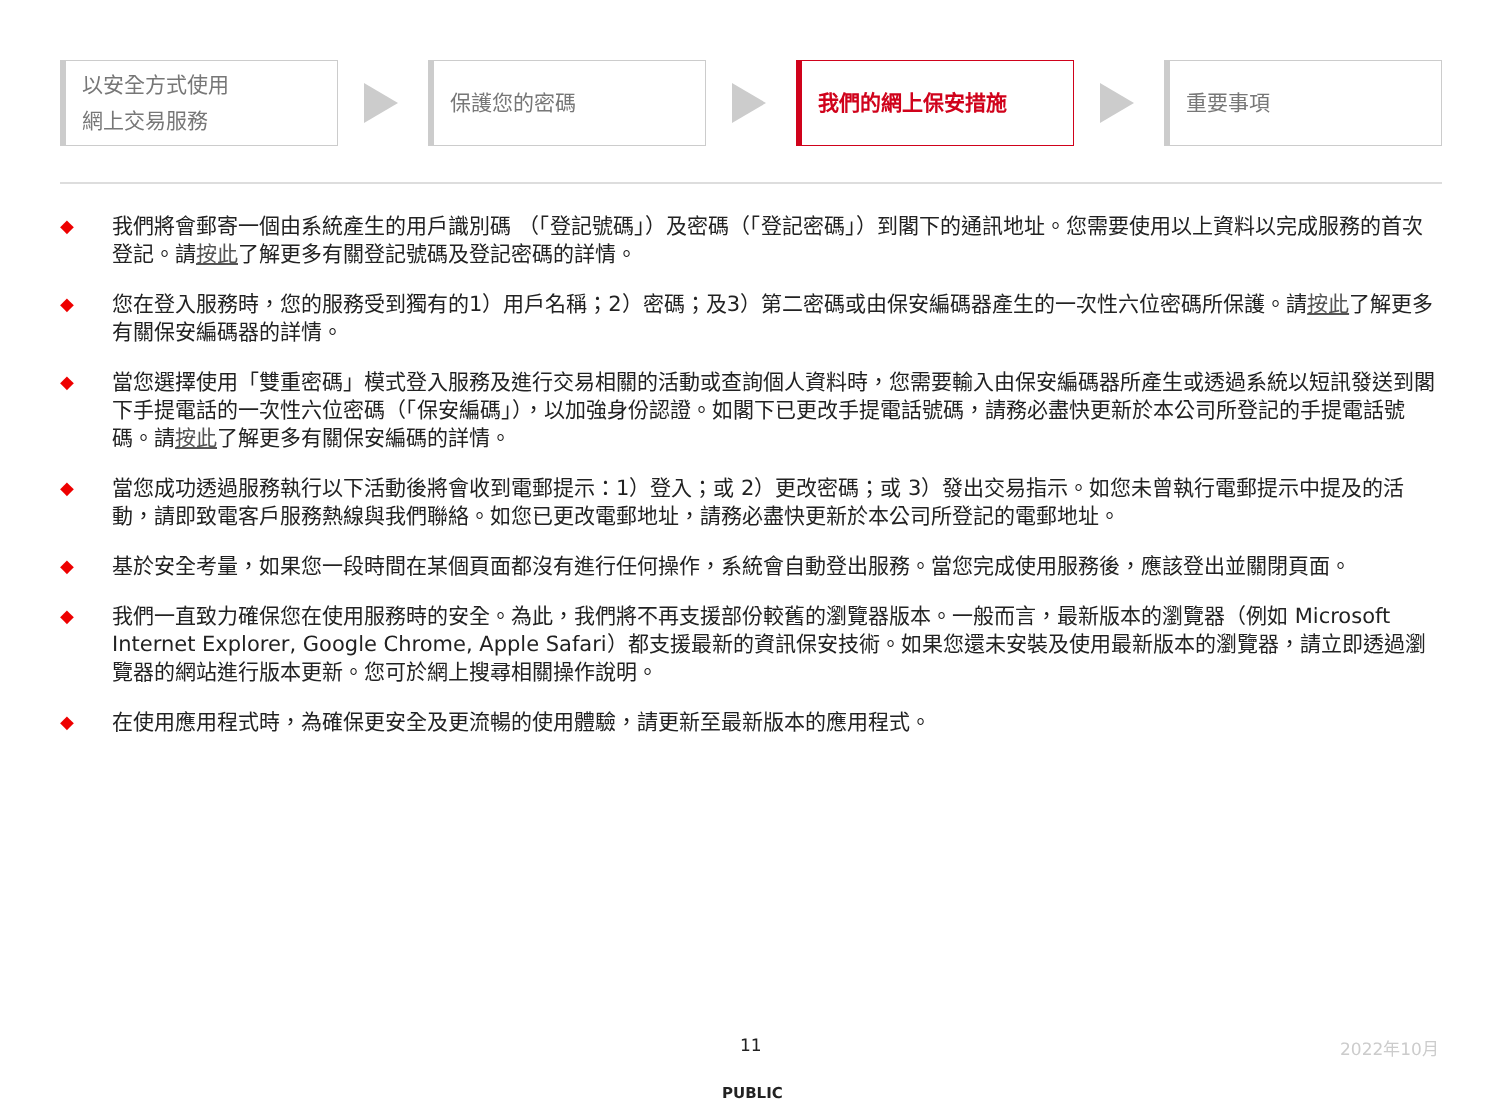以安全方式使用
網上交易服務
保護您的密碼 我們的網上保安措施 重要事項
◆ 我們將會郵寄一個由系統產生的用戶識別碼 （「登記號碼」）及密碼（「登記密碼」）到閣下的通訊地址。您需要使用以上資料以完成服務的首次登記。請按此了解更多有關登記號碼及登記密碼的詳情。
◆ 您在登入服務時，您的服務受到獨有的1）用戶名稱；2）密碼；及3）第二密碼或由保安編碼器產生的一次性六位密碼所保護。請按此了解更多有關保安編碼器的詳情。
◆ 當您選擇使用「雙重密碼」模式登入服務及進行交易相關的活動或查詢個人資料時，您需要輸入由保安編碼器所產生或透過系統以短訊發送到閣下手提電話的一次性六位密碼（「保安編碼」），以加強身份認證。如閣下已更改手提電話號碼，請務必盡快更新於本公司所登記的手提電話號碼。請按此了解更多有關保安編碼的詳情。
◆ 當您成功透過服務執行以下活動後將會收到電郵提示：1）登入；或 2）更改密碼；或 3）發出交易指示。如您未曾執行電郵提示中提及的活動，請即致電客戶服務熱線與我們聯絡。如您已更改電郵地址，請務必盡快更新於本公司所登記的電郵地址。
◆ 基於安全考量，如果您一段時間在某個頁面都沒有進行任何操作，系統會自動登出服務。當您完成使用服務後，應該登出並關閉頁面。
◆ 我們一直致力確保您在使用服務時的安全。為此，我們將不再支援部份較舊的瀏覽器版本。一般而言，最新版本的瀏覽器（例如 Microsoft Internet Explorer, Google Chrome, Apple Safari）都支援最新的資訊保安技術。如果您還未安裝及使用最新版本的瀏覽器，請立即透過瀏覽器的網站進行版本更新。您可於網上搜尋相關操作說明。
◆ 在使用應用程式時，為確保更安全及更流暢的使用體驗，請更新至最新版本的應用程式。
11 2022年10月
PUBLIC